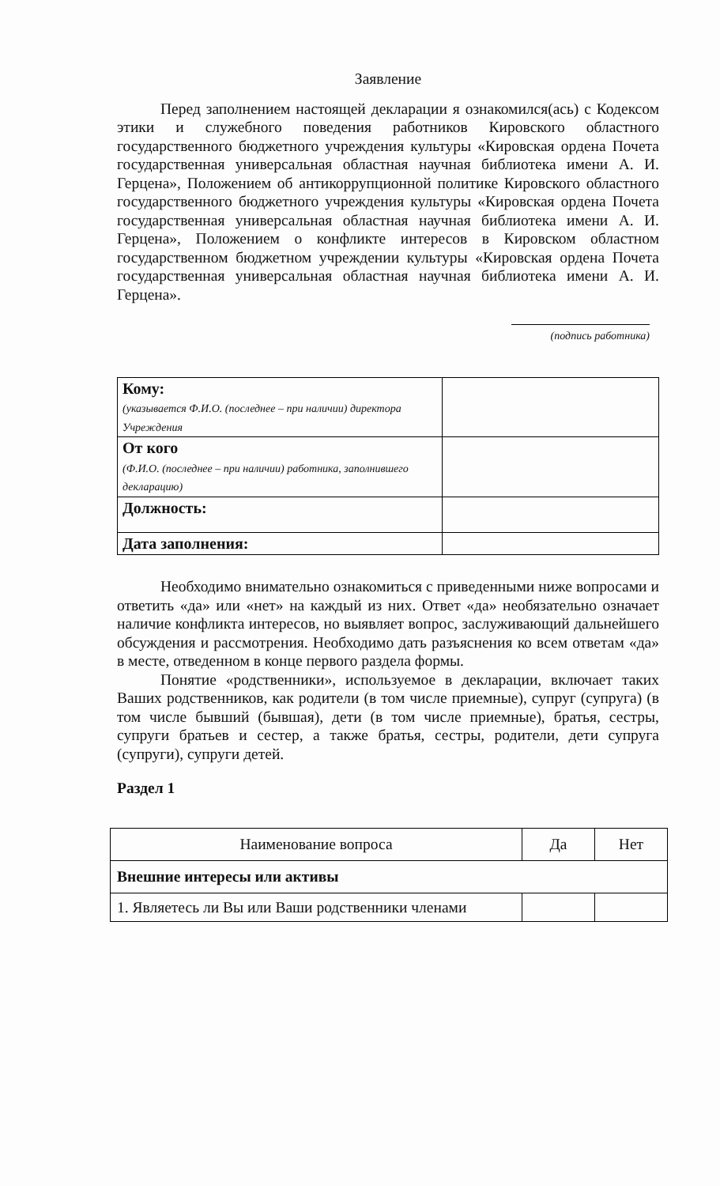Заявление
Перед заполнением настоящей декларации я ознакомился(ась) с Кодексом этики и служебного поведения работников Кировского областного государственного бюджетного учреждения культуры «Кировская ордена Почета государственная универсальная областная научная библиотека имени А. И. Герцена», Положением об антикоррупционной политике Кировского областного государственного бюджетного учреждения культуры «Кировская ордена Почета государственная универсальная областная научная библиотека имени А. И. Герцена», Положением о конфликте интересов в Кировском областном государственном бюджетном учреждении культуры «Кировская ордена Почета государственная универсальная областная научная библиотека имени А. И. Герцена».
(подпись работника)
| Кому: (указывается Ф.И.О. (последнее – при наличии) директора Учреждения | |
| От кого (Ф.И.О. (последнее – при наличии) работника, заполнившего декларацию) | |
| Должность: | |
| Дата заполнения: | |
Необходимо внимательно ознакомиться с приведенными ниже вопросами и ответить «да» или «нет» на каждый из них. Ответ «да» необязательно означает наличие конфликта интересов, но выявляет вопрос, заслуживающий дальнейшего обсуждения и рассмотрения. Необходимо дать разъяснения ко всем ответам «да» в месте, отведенном в конце первого раздела формы.
Понятие «родственники», используемое в декларации, включает таких Ваших родственников, как родители (в том числе приемные), супруг (супруга) (в том числе бывший (бывшая), дети (в том числе приемные), братья, сестры, супруги братьев и сестер, а также братья, сестры, родители, дети супруга (супруги), супруги детей.
Раздел 1
| Наименование вопроса | Да | Нет |
| --- | --- | --- |
| Внешние интересы или активы | | |
| 1. Являетесь ли Вы или Ваши родственники членами | | |